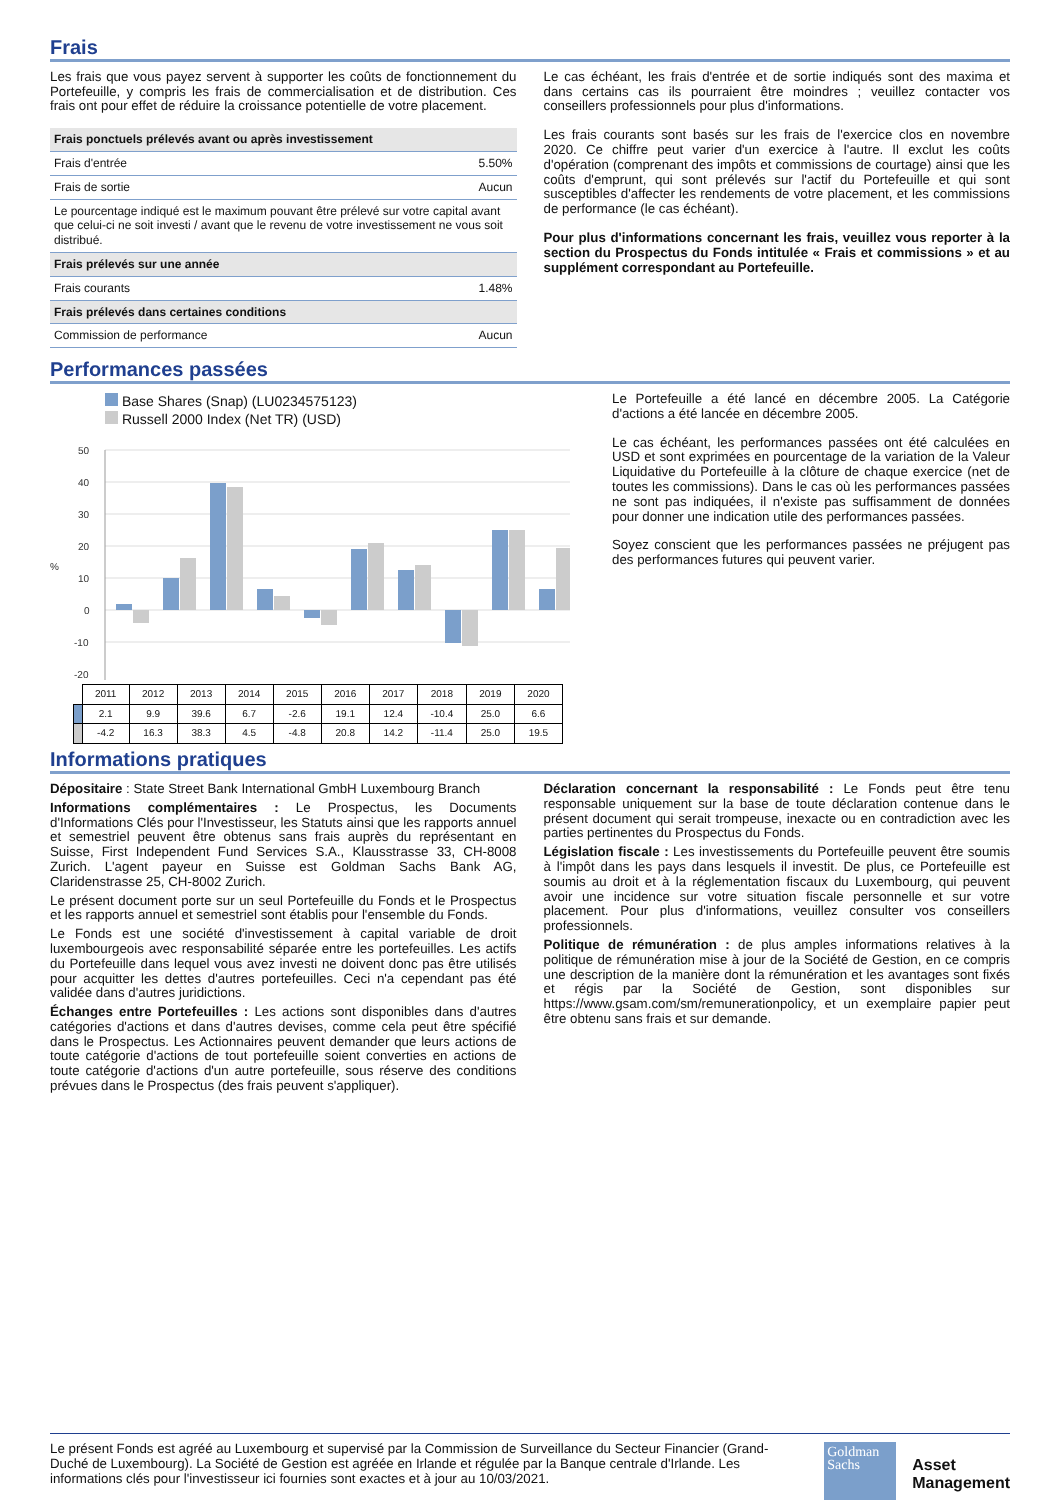Frais
Les frais que vous payez servent à supporter les coûts de fonctionnement du Portefeuille, y compris les frais de commercialisation et de distribution. Ces frais ont pour effet de réduire la croissance potentielle de votre placement.
| Frais ponctuels prélevés avant ou après investissement | |
| --- | --- |
| Frais d'entrée | 5.50% |
| Frais de sortie | Aucun |
| Le pourcentage indiqué est le maximum pouvant être prélevé sur votre capital avant que celui-ci ne soit investi / avant que le revenu de votre investissement ne vous soit distribué. | |
| Frais prélevés sur une année | |
| Frais courants | 1.48% |
| Frais prélevés dans certaines conditions | |
| Commission de performance | Aucun |
Le cas échéant, les frais d'entrée et de sortie indiqués sont des maxima et dans certains cas ils pourraient être moindres ; veuillez contacter vos conseillers professionnels pour plus d'informations.
Les frais courants sont basés sur les frais de l'exercice clos en novembre 2020. Ce chiffre peut varier d'un exercice à l'autre. Il exclut les coûts d'opération (comprenant des impôts et commissions de courtage) ainsi que les coûts d'emprunt, qui sont prélevés sur l'actif du Portefeuille et qui sont susceptibles d'affecter les rendements de votre placement, et les commissions de performance (le cas échéant).
Pour plus d'informations concernant les frais, veuillez vous reporter à la section du Prospectus du Fonds intitulée « Frais et commissions » et au supplément correspondant au Portefeuille.
Performances passées
Base Shares (Snap) (LU0234575123)
Russell 2000 Index (Net TR) (USD)
50
40
30
20
10
0
-10
-20
%
| | 2011 | 2012 | 2013 | 2014 | 2015 | 2016 | 2017 | 2018 | 2019 | 2020 |
| | 2.1 | 9.9 | 39.6 | 6.7 | -2.6 | 19.1 | 12.4 | -10.4 | 25.0 | 6.6 |
| | -4.2 | 16.3 | 38.3 | 4.5 | -4.8 | 20.8 | 14.2 | -11.4 | 25.0 | 19.5 |
Le Portefeuille a été lancé en décembre 2005. La Catégorie d'actions a été lancée en décembre 2005.
Le cas échéant, les performances passées ont été calculées en USD et sont exprimées en pourcentage de la variation de la Valeur Liquidative du Portefeuille à la clôture de chaque exercice (net de toutes les commissions). Dans le cas où les performances passées ne sont pas indiquées, il n'existe pas suffisamment de données pour donner une indication utile des performances passées.
Soyez conscient que les performances passées ne préjugent pas des performances futures qui peuvent varier.
Informations pratiques
Dépositaire : State Street Bank International GmbH Luxembourg Branch
Informations complémentaires : Le Prospectus, les Documents d'Informations Clés pour l'Investisseur, les Statuts ainsi que les rapports annuel et semestriel peuvent être obtenus sans frais auprès du représentant en Suisse, First Independent Fund Services S.A., Klausstrasse 33, CH-8008 Zurich. L'agent payeur en Suisse est Goldman Sachs Bank AG, Claridenstrasse 25, CH-8002 Zurich.
Le présent document porte sur un seul Portefeuille du Fonds et le Prospectus et les rapports annuel et semestriel sont établis pour l'ensemble du Fonds.
Le Fonds est une société d'investissement à capital variable de droit luxembourgeois avec responsabilité séparée entre les portefeuilles. Les actifs du Portefeuille dans lequel vous avez investi ne doivent donc pas être utilisés pour acquitter les dettes d'autres portefeuilles. Ceci n'a cependant pas été validée dans d'autres juridictions.
Échanges entre Portefeuilles : Les actions sont disponibles dans d'autres catégories d'actions et dans d'autres devises, comme cela peut être spécifié dans le Prospectus. Les Actionnaires peuvent demander que leurs actions de toute catégorie d'actions de tout portefeuille soient converties en actions de toute catégorie d'actions d'un autre portefeuille, sous réserve des conditions prévues dans le Prospectus (des frais peuvent s'appliquer).
Déclaration concernant la responsabilité : Le Fonds peut être tenu responsable uniquement sur la base de toute déclaration contenue dans le présent document qui serait trompeuse, inexacte ou en contradiction avec les parties pertinentes du Prospectus du Fonds.
Législation fiscale : Les investissements du Portefeuille peuvent être soumis à l'impôt dans les pays dans lesquels il investit. De plus, ce Portefeuille est soumis au droit et à la réglementation fiscaux du Luxembourg, qui peuvent avoir une incidence sur votre situation fiscale personnelle et sur votre placement. Pour plus d'informations, veuillez consulter vos conseillers professionnels.
Politique de rémunération : de plus amples informations relatives à la politique de rémunération mise à jour de la Société de Gestion, en ce compris une description de la manière dont la rémunération et les avantages sont fixés et régis par la Société de Gestion, sont disponibles sur https://www.gsam.com/sm/remunerationpolicy, et un exemplaire papier peut être obtenu sans frais et sur demande.
Le présent Fonds est agréé au Luxembourg et supervisé par la Commission de Surveillance du Secteur Financier (Grand-Duché de Luxembourg). La Société de Gestion est agréée en Irlande et régulée par la Banque centrale d'Irlande. Les informations clés pour l'investisseur ici fournies sont exactes et à jour au 10/03/2021.
Goldman
Sachs
Asset
Management